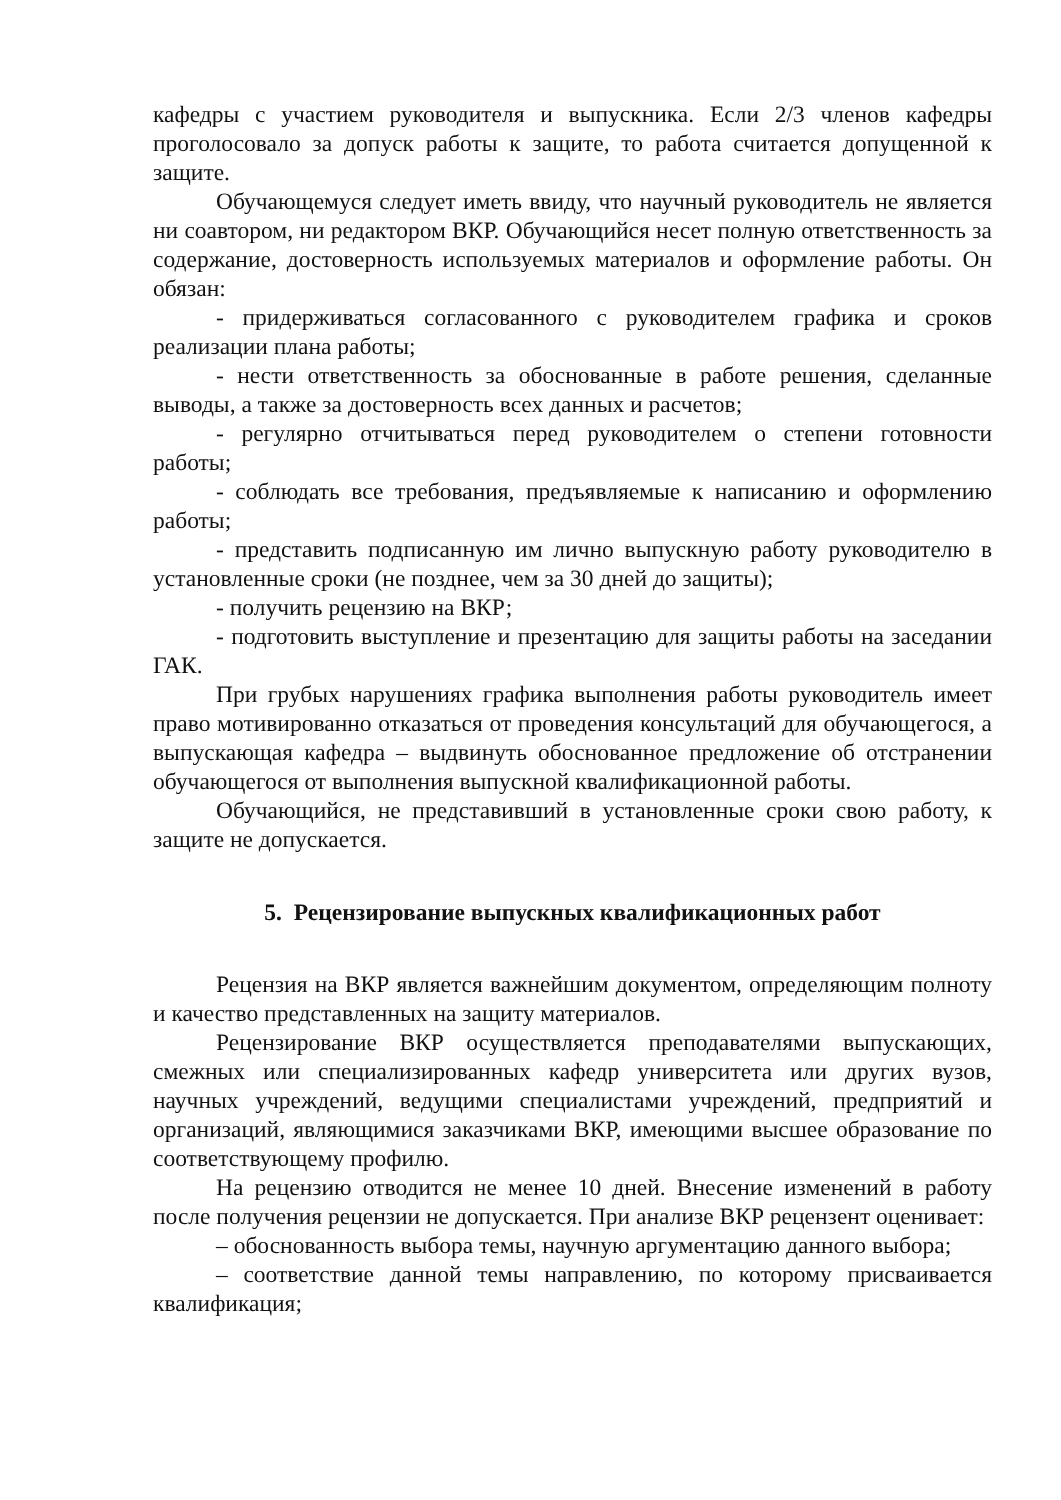кафедры с участием руководителя и выпускника. Если 2/3 членов кафедры проголосовало за допуск работы к защите, то работа считается допущенной к защите.
Обучающемуся следует иметь ввиду, что научный руководитель не является ни соавтором, ни редактором ВКР. Обучающийся несет полную ответственность за содержание, достоверность используемых материалов и оформление работы. Он обязан:
- придерживаться согласованного с руководителем графика и сроков реализации плана работы;
- нести ответственность за обоснованные в работе решения, сделанные выводы, а также за достоверность всех данных и расчетов;
- регулярно отчитываться перед руководителем о степени готовности работы;
- соблюдать все требования, предъявляемые к написанию и оформлению работы;
- представить подписанную им лично выпускную работу руководителю в установленные сроки (не позднее, чем за 30 дней до защиты);
- получить рецензию на ВКР;
- подготовить выступление и презентацию для защиты работы на заседании ГАК.
При грубых нарушениях графика выполнения работы руководитель имеет право мотивированно отказаться от проведения консультаций для обучающегося, а выпускающая кафедра – выдвинуть обоснованное предложение об отстранении обучающегося от выполнения выпускной квалификационной работы.
Обучающийся, не представивший в установленные сроки свою работу, к защите не допускается.
5. Рецензирование выпускных квалификационных работ
Рецензия на ВКР является важнейшим документом, определяющим полноту и качество представленных на защиту материалов.
Рецензирование ВКР осуществляется преподавателями выпускающих, смежных или специализированных кафедр университета или других вузов, научных учреждений, ведущими специалистами учреждений, предприятий и организаций, являющимися заказчиками ВКР, имеющими высшее образование по соответствующему профилю.
На рецензию отводится не менее 10 дней. Внесение изменений в работу после получения рецензии не допускается. При анализе ВКР рецензент оценивает:
– обоснованность выбора темы, научную аргументацию данного выбора;
– соответствие данной темы направлению, по которому присваивается квалификация;